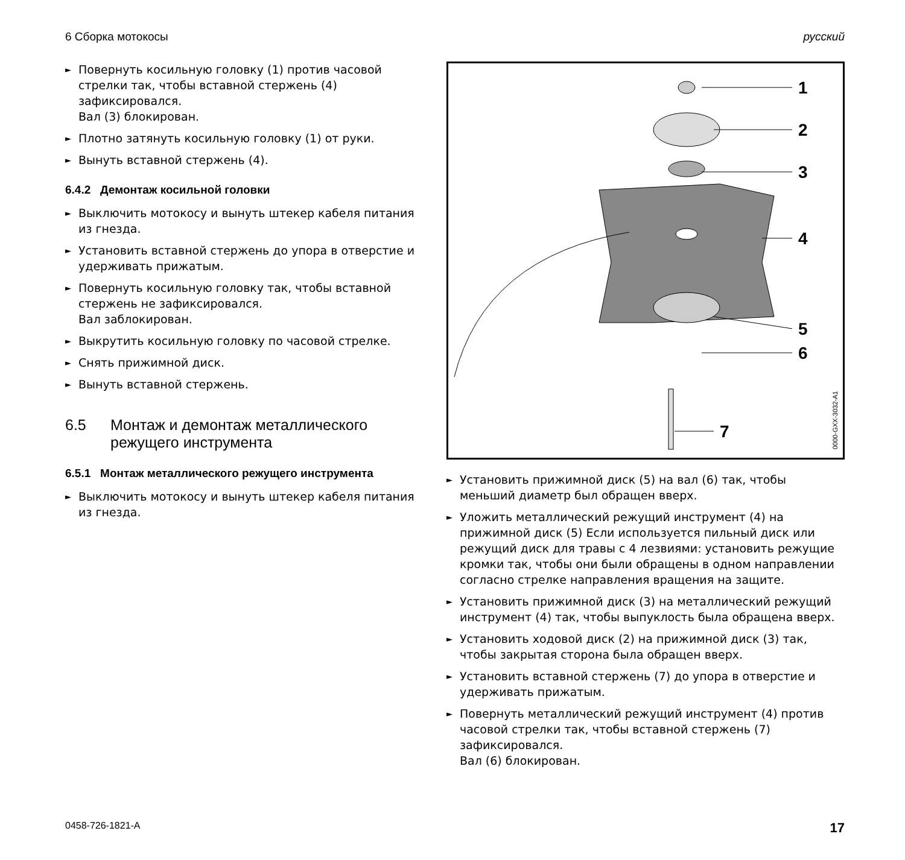6 Сборка мотокосы русский
► Повернуть косильную головку (1) против часовой стрелки так, чтобы вставной стержень (4) зафиксировался.
Вал (3) блокирован.
► Плотно затянуть косильную головку (1) от руки.
► Вынуть вставной стержень (4).
6.4.2 Демонтаж косильной головки
► Выключить мотокосу и вынуть штекер кабеля питания из гнезда.
► Установить вставной стержень до упора в отверстие и удерживать прижатым.
► Повернуть косильную головку так, чтобы вставной стержень не зафиксировался.
Вал заблокирован.
► Выкрутить косильную головку по часовой стрелке.
► Снять прижимной диск.
► Вынуть вставной стержень.
6.5 Монтаж и демонтаж металлического режущего инструмента
6.5.1 Монтаж металлического режущего инструмента
► Выключить мотокосу и вынуть штекер кабеля питания из гнезда.
1
2
3
4
5
6
7
0000-GXX-3032-A1
► Установить прижимной диск (5) на вал (6) так, чтобы меньший диаметр был обращен вверх.
► Уложить металлический режущий инструмент (4) на прижимной диск (5) Если используется пильный диск или режущий диск для травы с 4 лезвиями: установить режущие кромки так, чтобы они были обращены в одном направлении согласно стрелке направления вращения на защите.
► Установить прижимной диск (3) на металлический режущий инструмент (4) так, чтобы выпуклость была обращена вверх.
► Установить ходовой диск (2) на прижимной диск (3) так, чтобы закрытая сторона была обращен вверх.
► Установить вставной стержень (7) до упора в отверстие и удерживать прижатым.
► Повернуть металлический режущий инструмент (4) против часовой стрелки так, чтобы вставной стержень (7) зафиксировался.
Вал (6) блокирован.
0458-726-1821-A 17